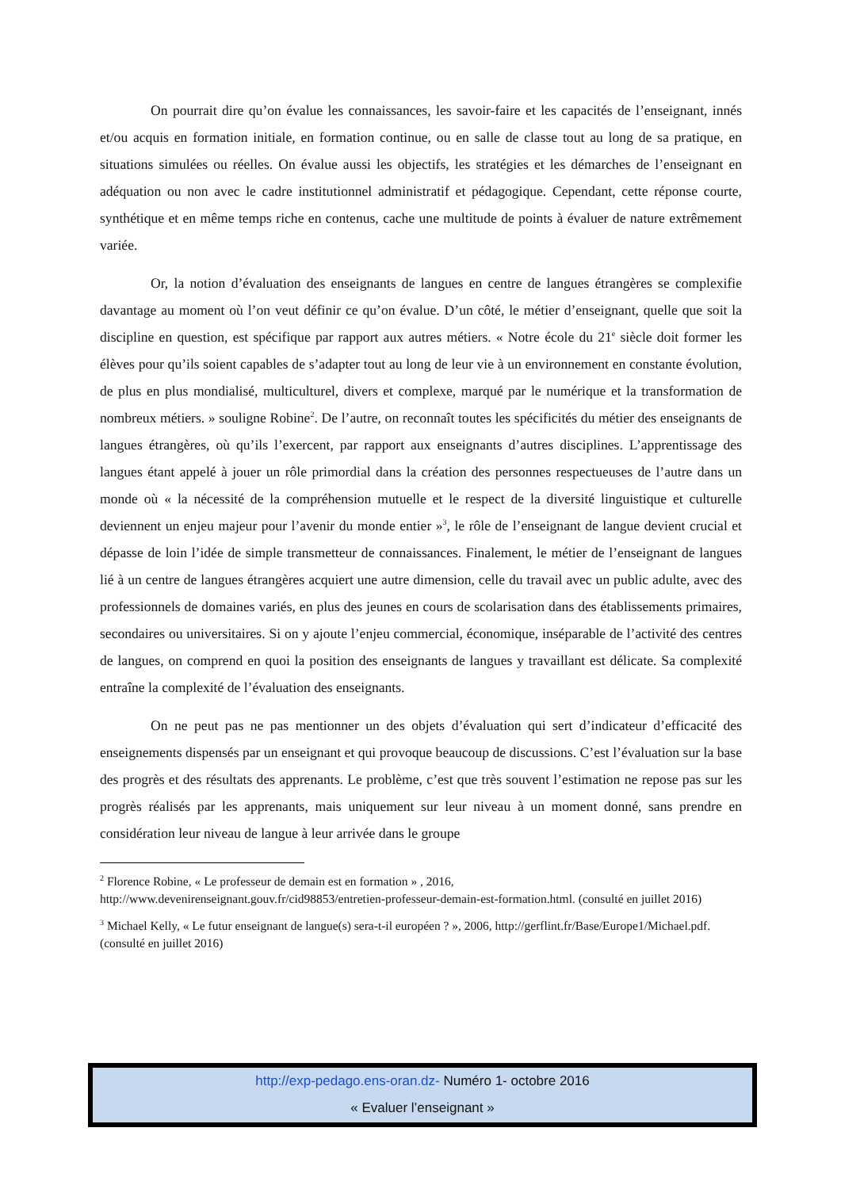On pourrait dire qu’on évalue les connaissances, les savoir-faire et les capacités de l’enseignant, innés et/ou acquis en formation initiale, en formation continue, ou en salle de classe tout au long de sa pratique, en situations simulées ou réelles. On évalue aussi les objectifs, les stratégies et les démarches de l’enseignant en adéquation ou non avec le cadre institutionnel administratif et pédagogique. Cependant, cette réponse courte, synthétique et en même temps riche en contenus, cache une multitude de points à évaluer de nature extrêmement variée.
Or, la notion d’évaluation des enseignants de langues en centre de langues étrangères se complexifie davantage au moment où l’on veut définir ce qu’on évalue. D’un côté, le métier d’enseignant, quelle que soit la discipline en question, est spécifique par rapport aux autres métiers. « Notre école du 21<sup>e</sup> siècle doit former les élèves pour qu’ils soient capables de s’adapter tout au long de leur vie à un environnement en constante évolution, de plus en plus mondialisé, multiculturel, divers et complexe, marqué par le numérique et la transformation de nombreux métiers. » souligne Robine<sup>2</sup>. De l’autre, on reconnaît toutes les spécificités du métier des enseignants de langues étrangères, où qu’ils l’exercent, par rapport aux enseignants d’autres disciplines. L’apprentissage des langues étant appelé à jouer un rôle primordial dans la création des personnes respectueuses de l’autre dans un monde où « la nécessité de la compréhension mutuelle et le respect de la diversité linguistique et culturelle deviennent un enjeu majeur pour l’avenir du monde entier »<sup>3</sup>, le rôle de l’enseignant de langue devient crucial et dépasse de loin l’idée de simple transmetteur de connaissances. Finalement, le métier de l’enseignant de langues lié à un centre de langues étrangères acquiert une autre dimension, celle du travail avec un public adulte, avec des professionnels de domaines variés, en plus des jeunes en cours de scolarisation dans des établissements primaires, secondaires ou universitaires. Si on y ajoute l’enjeu commercial, économique, inséparable de l’activité des centres de langues, on comprend en quoi la position des enseignants de langues y travaillant est délicate. Sa complexité entraîne la complexité de l’évaluation des enseignants.
On ne peut pas ne pas mentionner un des objets d’évaluation qui sert d’indicateur d’efficacité des enseignements dispensés par un enseignant et qui provoque beaucoup de discussions. C’est l’évaluation sur la base des progrès et des résultats des apprenants. Le problème, c’est que très souvent l’estimation ne repose pas sur les progrès réalisés par les apprenants, mais uniquement sur leur niveau à un moment donné, sans prendre en considération leur niveau de langue à leur arrivée dans le groupe
<sup>2</sup> Florence Robine, « Le professeur de demain est en formation » , 2016, http://www.devenirenseignant.gouv.fr/cid98853/entretien-professeur-demain-est-formation.html. (consulté en juillet 2016)
<sup>3</sup> Michael Kelly, « Le futur enseignant de langue(s) sera-t-il européen ? », 2006, http://gerflint.fr/Base/Europe1/Michael.pdf. (consulté en juillet 2016)
http://exp-pedago.ens-oran.dz- Numéro 1- octobre 2016
« Evaluer l’enseignant »